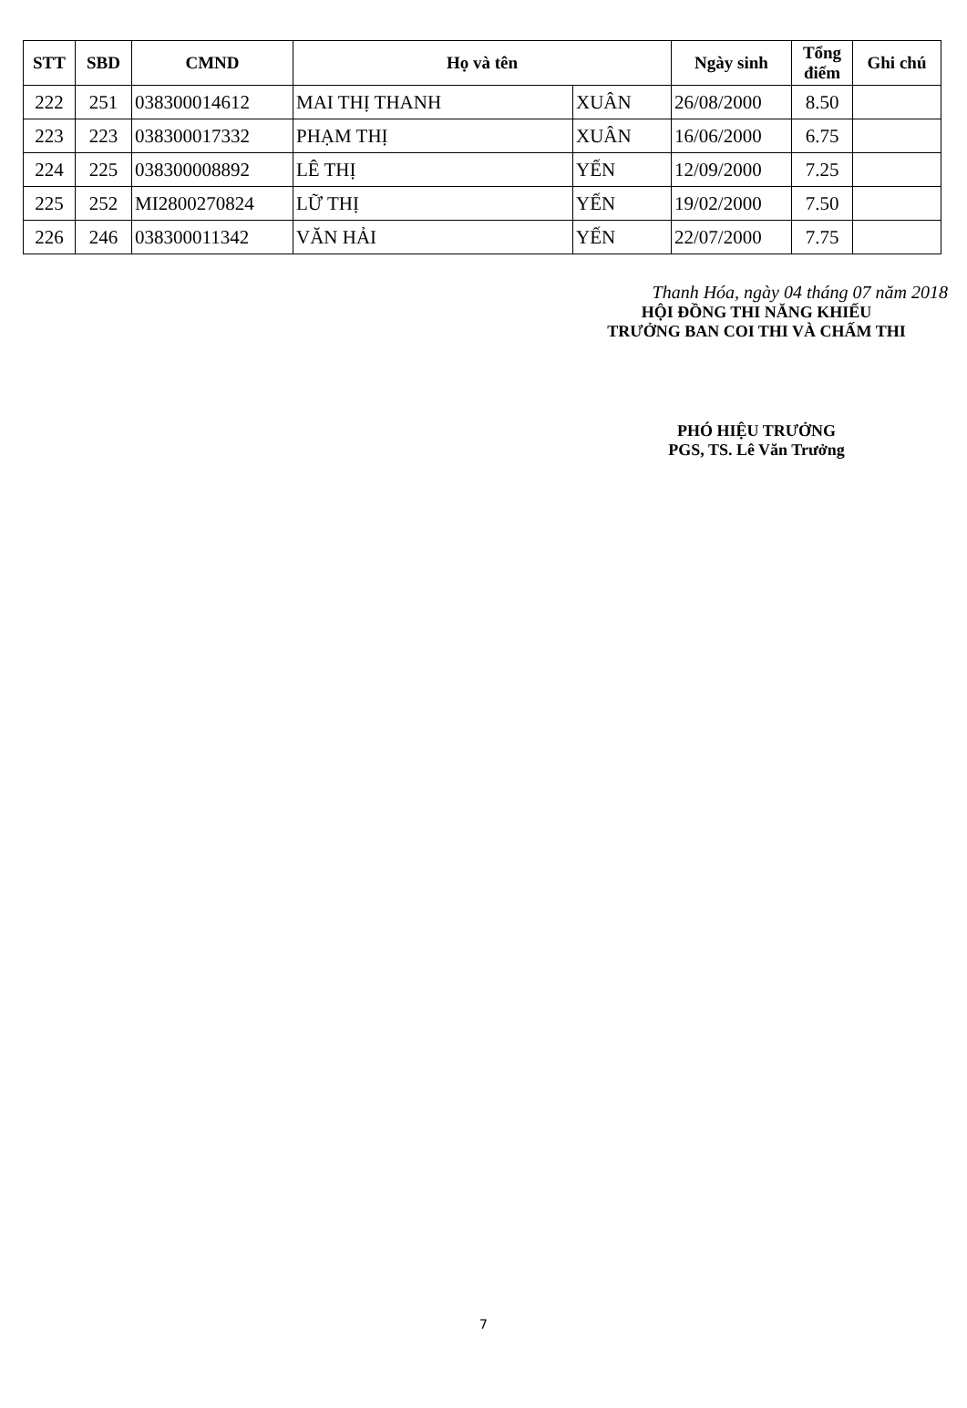| STT | SBD | CMND | Họ và tên | | Ngày sinh | Tổng điểm | Ghi chú |
| --- | --- | --- | --- | --- | --- | --- | --- |
| 222 | 251 | 038300014612 | MAI THỊ THANH | XUÂN | 26/08/2000 | 8.50 | |
| 223 | 223 | 038300017332 | PHẠM THỊ | XUÂN | 16/06/2000 | 6.75 | |
| 224 | 225 | 038300008892 | LÊ THỊ | YẾN | 12/09/2000 | 7.25 | |
| 225 | 252 | MI2800270824 | LỮ THỊ | YẾN | 19/02/2000 | 7.50 | |
| 226 | 246 | 038300011342 | VĂN HẢI | YẾN | 22/07/2000 | 7.75 | |
Thanh Hóa, ngày 04 tháng 07 năm 2018
HỘI ĐỒNG THI NĂNG KHIẾU
TRƯỞNG BAN COI THI VÀ CHẤM THI
PHÓ HIỆU TRƯỞNG
PGS, TS. Lê Văn Trưởng
7